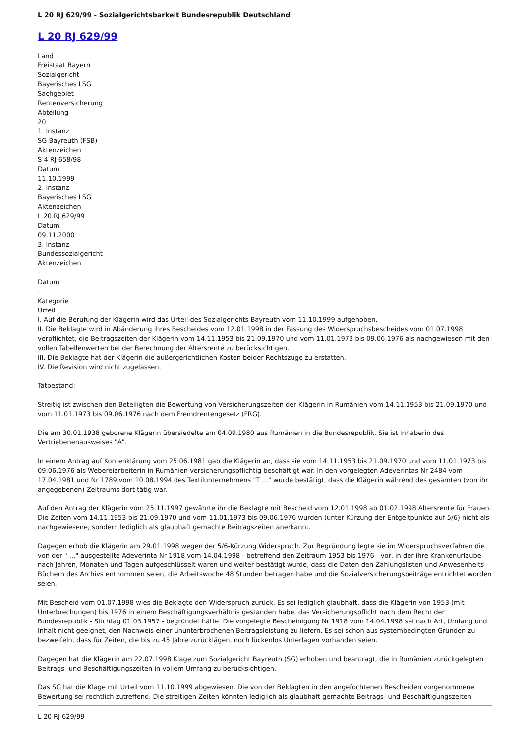L 20 RJ 629/99 - Sozialgerichtsbarkeit Bundesrepublik Deutschland
L 20 RJ 629/99
Land
Freistaat Bayern
Sozialgericht
Bayerisches LSG
Sachgebiet
Rentenversicherung
Abteilung
20
1. Instanz
SG Bayreuth (FSB)
Aktenzeichen
S 4 RJ 658/98
Datum
11.10.1999
2. Instanz
Bayerisches LSG
Aktenzeichen
L 20 RJ 629/99
Datum
09.11.2000
3. Instanz
Bundessozialgericht
Aktenzeichen
-
Datum
-
Kategorie
Urteil
I. Auf die Berufung der Klägerin wird das Urteil des Sozialgerichts Bayreuth vom 11.10.1999 aufgehoben.
II. Die Beklagte wird in Abänderung ihres Bescheides vom 12.01.1998 in der Fassung des Widerspruchsbescheides vom 01.07.1998 verpflichtet, die Beitragszeiten der Klägerin vom 14.11.1953 bis 21.09.1970 und vom 11.01.1973 bis 09.06.1976 als nachgewiesen mit den vollen Tabellenwerten bei der Berechnung der Altersrente zu berücksichtigen.
III. Die Beklagte hat der Klägerin die außergerichtlichen Kosten beider Rechtszüge zu erstatten.
IV. Die Revision wird nicht zugelassen.
Tatbestand:
Streitig ist zwischen den Beteiligten die Bewertung von Versicherungszeiten der Klägerin in Rumänien vom 14.11.1953 bis 21.09.1970 und vom 11.01.1973 bis 09.06.1976 nach dem Fremdrentengesetz (FRG).
Die am 30.01.1938 geborene Klägerin übersiedelte am 04.09.1980 aus Rumänien in die Bundesrepublik. Sie ist Inhaberin des Vertriebenenausweises "A".
In einem Antrag auf Kontenklärung vom 25.06.1981 gab die Klägerin an, dass sie vom 14.11.1953 bis 21.09.1970 und vom 11.01.1973 bis 09.06.1976 als Webereiarbeiterin in Rumänien versicherungspflichtig beschäftigt war. In den vorgelegten Adeverintas Nr 2484 vom 17.04.1981 und Nr 1789 vom 10.08.1994 des Textilunternehmens "T ..." wurde bestätigt, dass die Klägerin während des gesamten (von ihr angegebenen) Zeitraums dort tätig war.
Auf den Antrag der Klägerin vom 25.11.1997 gewährte ihr die Beklagte mit Bescheid vom 12.01.1998 ab 01.02.1998 Altersrente für Frauen. Die Zeiten vom 14.11.1953 bis 21.09.1970 und vom 11.01.1973 bis 09.06.1976 wurden (unter Kürzung der Entgeltpunkte auf 5/6) nicht als nachgewiesene, sondern lediglich als glaubhaft gemachte Beitragszeiten anerkannt.
Dagegen erhob die Klägerin am 29.01.1998 wegen der 5/6-Kürzung Widerspruch. Zur Begründung legte sie im Widerspruchsverfahren die von der " ..." ausgestellte Adeverinta Nr 1918 vom 14.04.1998 - betreffend den Zeitraum 1953 bis 1976 - vor, in der ihre Krankenurlaube nach Jahren, Monaten und Tagen aufgeschlüsselt waren und weiter bestätigt wurde, dass die Daten den Zahlungslisten und Anwesenheits-Büchern des Archivs entnommen seien, die Arbeitswoche 48 Stunden betragen habe und die Sozialversicherungsbeiträge entrichtet worden seien.
Mit Bescheid vom 01.07.1998 wies die Beklagte den Widerspruch zurück. Es sei lediglich glaubhaft, dass die Klägerin von 1953 (mit Unterbrechungen) bis 1976 in einem Beschäftigungsverhältnis gestanden habe, das Versicherungspflicht nach dem Recht der Bundesrepublik - Stichtag 01.03.1957 - begründet hätte. Die vorgelegte Bescheinigung Nr 1918 vom 14.04.1998 sei nach Art, Umfang und Inhalt nicht geeignet, den Nachweis einer ununterbrochenen Beitragsleistung zu liefern. Es sei schon aus systembedingten Gründen zu bezweifeln, dass für Zeiten, die bis zu 45 Jahre zurücklägen, noch lückenlos Unterlagen vorhanden seien.
Dagegen hat die Klägerin am 22.07.1998 Klage zum Sozialgericht Bayreuth (SG) erhoben und beantragt, die in Rumänien zurückgelegten Beitrags- und Beschäftigungszeiten in vollem Umfang zu berücksichtigen.
Das SG hat die Klage mit Urteil vom 11.10.1999 abgewiesen. Die von der Beklagten in den angefochtenen Bescheiden vorgenommene Bewertung sei rechtlich zutreffend. Die streitigen Zeiten könnten lediglich als glaubhaft gemachte Beitrags- und Beschäftigungszeiten
L 20 RJ 629/99